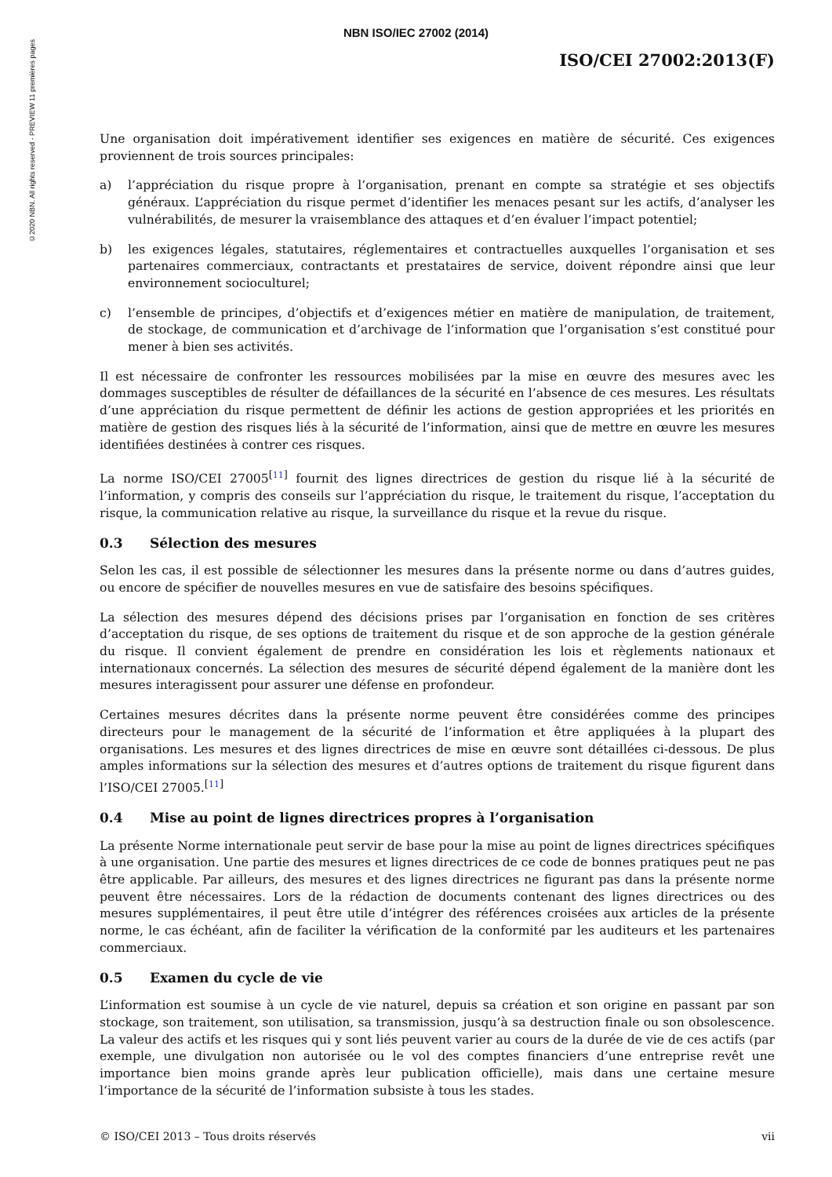©2020 NBN. All rights reserved - PREVIEW 11 premières pages
NBN ISO/IEC 27002 (2014)
ISO/CEI 27002:2013(F)
Une organisation doit impérativement identifier ses exigences en matière de sécurité. Ces exigences proviennent de trois sources principales:
a) l’appréciation du risque propre à l’organisation, prenant en compte sa stratégie et ses objectifs généraux. L’appréciation du risque permet d’identifier les menaces pesant sur les actifs, d’analyser les vulnérabilités, de mesurer la vraisemblance des attaques et d’en évaluer l’impact potentiel;
b) les exigences légales, statutaires, réglementaires et contractuelles auxquelles l’organisation et ses partenaires commerciaux, contractants et prestataires de service, doivent répondre ainsi que leur environnement socioculturel;
c) l’ensemble de principes, d’objectifs et d’exigences métier en matière de manipulation, de traitement, de stockage, de communication et d’archivage de l’information que l’organisation s’est constitué pour mener à bien ses activités.
Il est nécessaire de confronter les ressources mobilisées par la mise en œuvre des mesures avec les dommages susceptibles de résulter de défaillances de la sécurité en l’absence de ces mesures. Les résultats d’une appréciation du risque permettent de définir les actions de gestion appropriées et les priorités en matière de gestion des risques liés à la sécurité de l’information, ainsi que de mettre en œuvre les mesures identifiées destinées à contrer ces risques.
La norme ISO/CEI 27005<sup>[11]</sup> fournit des lignes directrices de gestion du risque lié à la sécurité de l’information, y compris des conseils sur l’appréciation du risque, le traitement du risque, l’acceptation du risque, la communication relative au risque, la surveillance du risque et la revue du risque.
0.3 Sélection des mesures
Selon les cas, il est possible de sélectionner les mesures dans la présente norme ou dans d’autres guides, ou encore de spécifier de nouvelles mesures en vue de satisfaire des besoins spécifiques.
La sélection des mesures dépend des décisions prises par l’organisation en fonction de ses critères d’acceptation du risque, de ses options de traitement du risque et de son approche de la gestion générale du risque. Il convient également de prendre en considération les lois et règlements nationaux et internationaux concernés. La sélection des mesures de sécurité dépend également de la manière dont les mesures interagissent pour assurer une défense en profondeur.
Certaines mesures décrites dans la présente norme peuvent être considérées comme des principes directeurs pour le management de la sécurité de l’information et être appliquées à la plupart des organisations. Les mesures et des lignes directrices de mise en œuvre sont détaillées ci-dessous. De plus amples informations sur la sélection des mesures et d’autres options de traitement du risque figurent dans l’ISO/CEI 27005.<sup>[11]</sup>
0.4 Mise au point de lignes directrices propres à l’organisation
La présente Norme internationale peut servir de base pour la mise au point de lignes directrices spécifiques à une organisation. Une partie des mesures et lignes directrices de ce code de bonnes pratiques peut ne pas être applicable. Par ailleurs, des mesures et des lignes directrices ne figurant pas dans la présente norme peuvent être nécessaires. Lors de la rédaction de documents contenant des lignes directrices ou des mesures supplémentaires, il peut être utile d’intégrer des références croisées aux articles de la présente norme, le cas échéant, afin de faciliter la vérification de la conformité par les auditeurs et les partenaires commerciaux.
0.5 Examen du cycle de vie
L’information est soumise à un cycle de vie naturel, depuis sa création et son origine en passant par son stockage, son traitement, son utilisation, sa transmission, jusqu’à sa destruction finale ou son obsolescence. La valeur des actifs et les risques qui y sont liés peuvent varier au cours de la durée de vie de ces actifs (par exemple, une divulgation non autorisée ou le vol des comptes financiers d’une entreprise revêt une importance bien moins grande après leur publication officielle), mais dans une certaine mesure l‘importance de la sécurité de l’information subsiste à tous les stades.
© ISO/CEI 2013 – Tous droits réservés vii